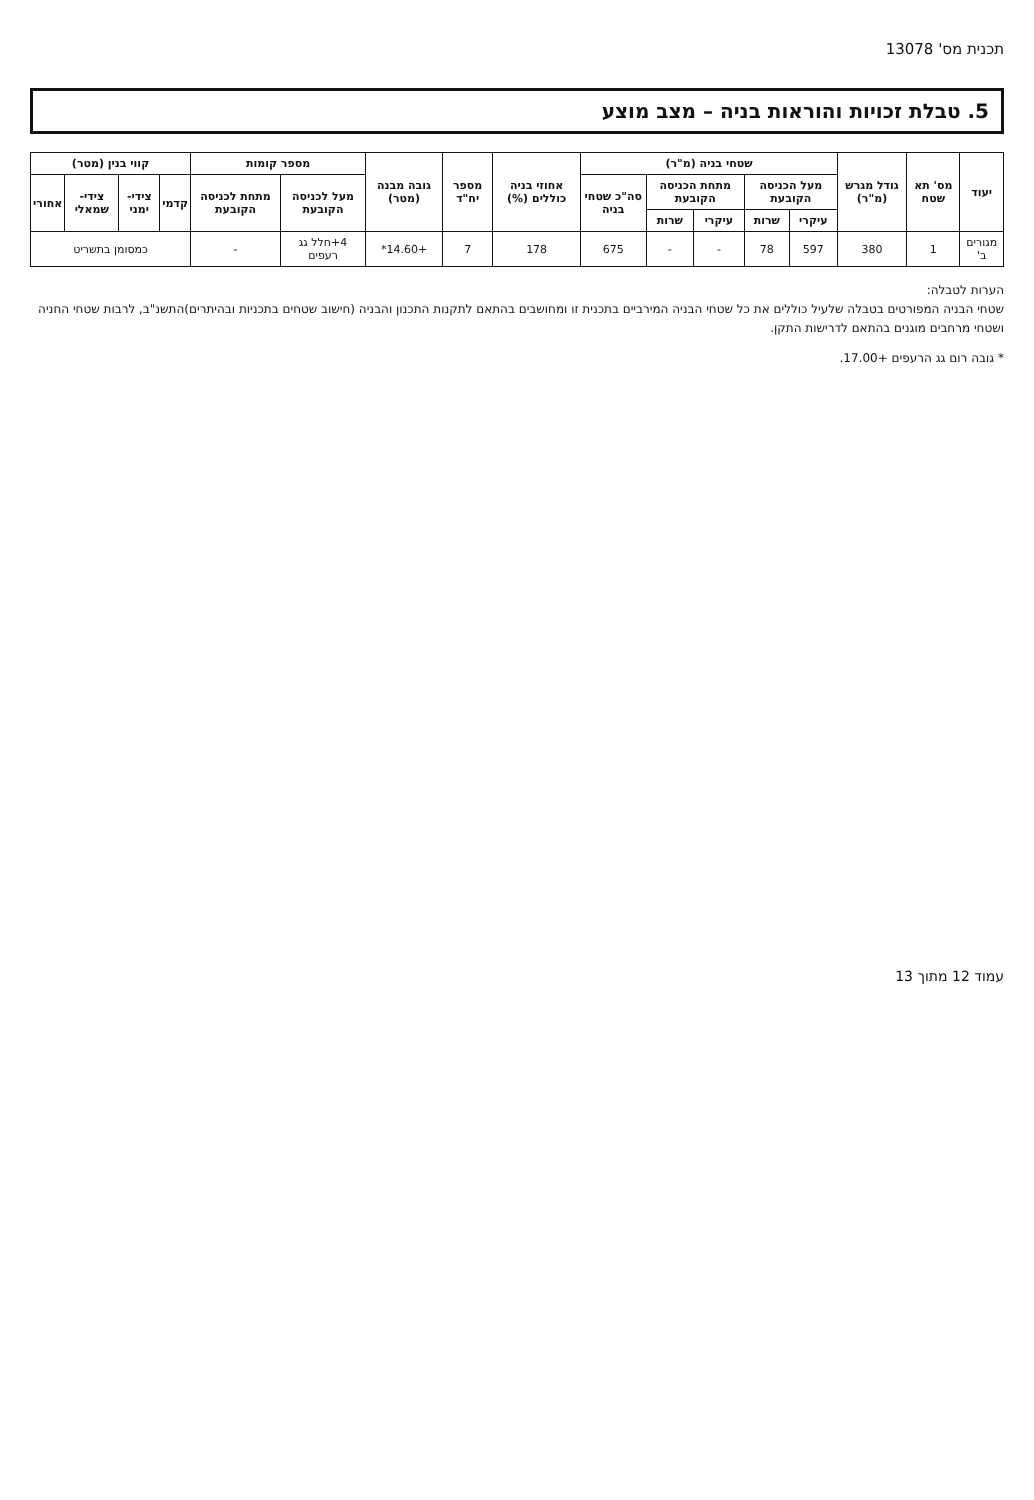תכנית מס' 13078
5. טבלת זכויות והוראות בניה – מצב מוצע
| יעוד | מס' תא שטח | גודל מגרש (מ"ר) | שטחי בניה (מ"ר) | | | | | אחוזי בניה כוללים (%) | מספר יח"ד | גובה מבנה (מטר) | מספר קומות | | קווי בנין (מטר) | | | |
| --- | --- | --- | --- | --- | --- | --- | --- | --- | --- | --- | --- | --- | --- | --- | --- | --- |
| | | | מעל הכניסה הקובעת | | מתחת הכניסה הקובעת | | סה"כ שטחי בניה | | | | מעל לכניסה הקובעת | מתחת לכניסה הקובעת | קדמי | צידי-ימני | צידי-שמאלי | אחורי |
| | | | עיקרי | שרות | עיקרי | שרות | | | | | | | | | | |
| מגורים ב' | 1 | 380 | 597 | 78 | - | - | 675 | 178 | 7 | +14.60* | 4+חלל גג רעפים | - | כמסומן בתשריט | | | |
הערות לטבלה:
שטחי הבניה המפורטים בטבלה שלעיל כוללים את כל שטחי הבניה המירביים בתכנית זו ומחושבים בהתאם לתקנות התכנון והבניה (חישוב שטחים בתכניות ובהיתרים)התשנ"ב, לרבות שטחי החניה ושטחי מרחבים מוגנים בהתאם לדרישות התקן.
* גובה רום גג הרעפים +17.00.
עמוד 12 מתוך 13